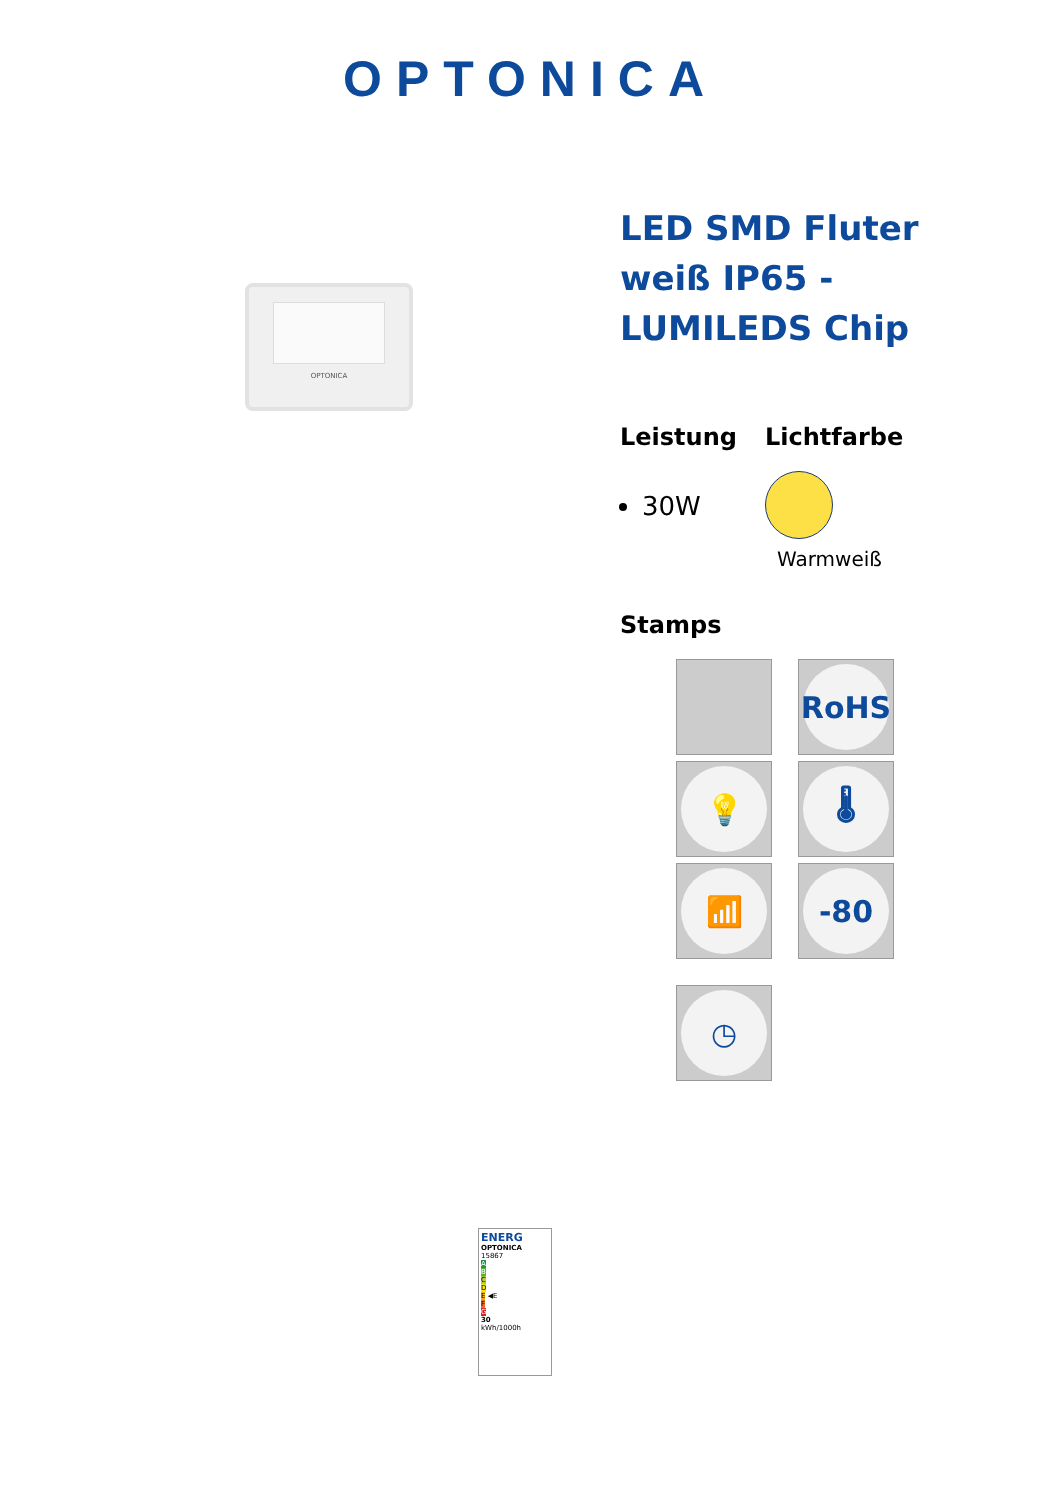OPTONICA
OPTONICA
LED SMD Fluter weiß IP65 - LUMILEDS Chip
Leistung
30W
Lichtfarbe
Warmweiß
Stamps
RoHS
💡
🌡
📶
-80
◷
ENERG
OPTONICA
15867
A
B
C
D
E ◀E
F
G
30
kWh/1000h